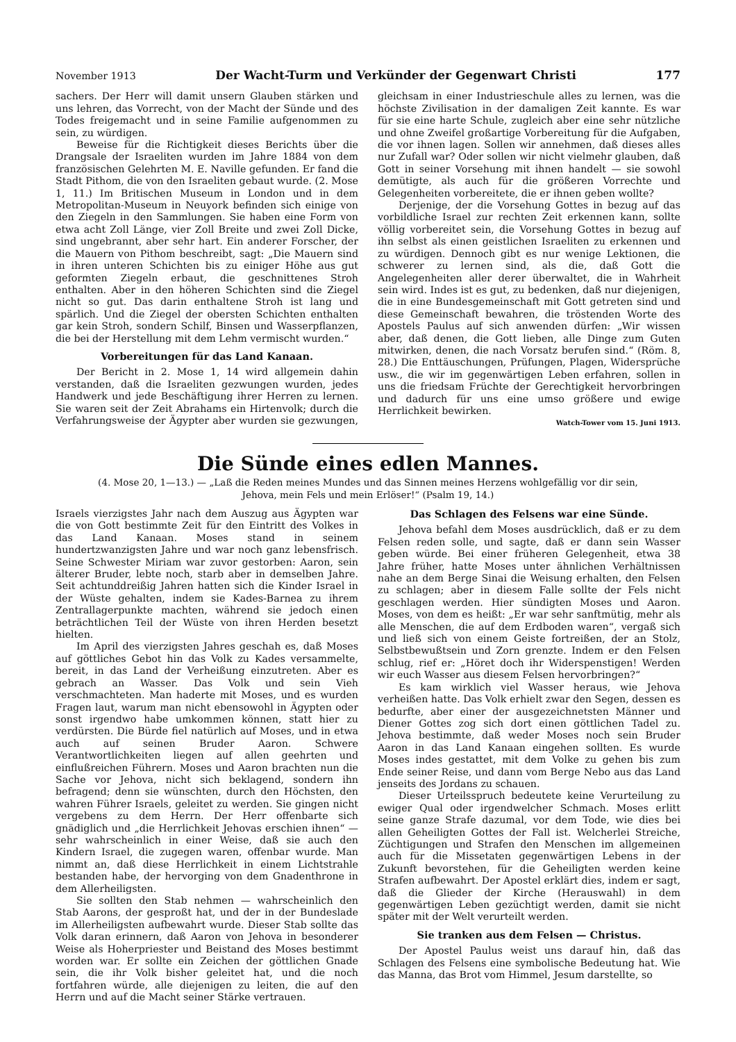November 1913 Der Wacht-Turm und Verkünder der Gegenwart Christi 177
sachers. Der Herr will damit unsern Glauben stärken und uns lehren, das Vorrecht, von der Macht der Sünde und des Todes freigemacht und in seine Familie aufgenommen zu sein, zu würdigen.
Beweise für die Richtigkeit dieses Berichts über die Drangsale der Israeliten wurden im Jahre 1884 von dem französischen Gelehrten M. E. Naville gefunden. Er fand die Stadt Pithom, die von den Israeliten gebaut wurde. (2. Mose 1, 11.) Im Britischen Museum in London und in dem Metropolitan-Museum in Neuyork befinden sich einige von den Ziegeln in den Sammlungen. Sie haben eine Form von etwa acht Zoll Länge, vier Zoll Breite und zwei Zoll Dicke, sind ungebrannt, aber sehr hart. Ein anderer Forscher, der die Mauern von Pithom beschreibt, sagt: „Die Mauern sind in ihren unteren Schichten bis zu einiger Höhe aus gut geformten Ziegeln erbaut, die geschnittenes Stroh enthalten. Aber in den höheren Schichten sind die Ziegel nicht so gut. Das darin enthaltene Stroh ist lang und spärlich. Und die Ziegel der obersten Schichten enthalten gar kein Stroh, sondern Schilf, Binsen und Wasserpflanzen, die bei der Herstellung mit dem Lehm vermischt wurden.“
Vorbereitungen für das Land Kanaan.
Der Bericht in 2. Mose 1, 14 wird allgemein dahin verstanden, daß die Israeliten gezwungen wurden, jedes Handwerk und jede Beschäftigung ihrer Herren zu lernen. Sie waren seit der Zeit Abrahams ein Hirtenvolk; durch die Verfahrungsweise der Ägypter aber wurden sie gezwungen, gleichsam in einer Industrieschule alles zu lernen, was die höchste Zivilisation in der damaligen Zeit kannte. Es war für sie eine harte Schule, zugleich aber eine sehr nützliche und ohne Zweifel großartige Vorbereitung für die Aufgaben, die vor ihnen lagen. Sollen wir annehmen, daß dieses alles nur Zufall war? Oder sollen wir nicht vielmehr glauben, daß Gott in seiner Vorsehung mit ihnen handelt — sie sowohl demütigte, als auch für die größeren Vorrechte und Gelegenheiten vorbereitete, die er ihnen geben wollte?
Derjenige, der die Vorsehung Gottes in bezug auf das vorbildliche Israel zur rechten Zeit erkennen kann, sollte völlig vorbereitet sein, die Vorsehung Gottes in bezug auf ihn selbst als einen geistlichen Israeliten zu erkennen und zu würdigen. Dennoch gibt es nur wenige Lektionen, die schwerer zu lernen sind, als die, daß Gott die Angelegenheiten aller derer überwaltet, die in Wahrheit sein wird. Indes ist es gut, zu bedenken, daß nur diejenigen, die in eine Bundesgemeinschaft mit Gott getreten sind und diese Gemeinschaft bewahren, die tröstenden Worte des Apostels Paulus auf sich anwenden dürfen: „Wir wissen aber, daß denen, die Gott lieben, alle Dinge zum Guten mitwirken, denen, die nach Vorsatz berufen sind.“ (Röm. 8, 28.) Die Enttäuschungen, Prüfungen, Plagen, Widersprüche usw., die wir im gegenwärtigen Leben erfahren, sollen in uns die friedsam Früchte der Gerechtigkeit hervorbringen und dadurch für uns eine umso größere und ewige Herrlichkeit bewirken.
Watch-Tower vom 15. Juni 1913.
Die Sünde eines edlen Mannes.
(4. Mose 20, 1—13.) — „Laß die Reden meines Mundes und das Sinnen meines Herzens wohlgefällig vor dir sein,
Jehova, mein Fels und mein Erlöser!“ (Psalm 19, 14.)
Israels vierzigstes Jahr nach dem Auszug aus Ägypten war die von Gott bestimmte Zeit für den Eintritt des Volkes in das Land Kanaan. Moses stand in seinem hundertzwanzigsten Jahre und war noch ganz lebensfrisch. Seine Schwester Miriam war zuvor gestorben: Aaron, sein älterer Bruder, lebte noch, starb aber in demselben Jahre. Seit achtunddreißig Jahren hatten sich die Kinder Israel in der Wüste gehalten, indem sie Kades-Barnea zu ihrem Zentrallagerpunkte machten, während sie jedoch einen beträchtlichen Teil der Wüste von ihren Herden besetzt hielten.
Im April des vierzigsten Jahres geschah es, daß Moses auf göttliches Gebot hin das Volk zu Kades versammelte, bereit, in das Land der Verheißung einzutreten. Aber es gebrach an Wasser. Das Volk und sein Vieh verschmachteten. Man haderte mit Moses, und es wurden Fragen laut, warum man nicht ebensowohl in Ägypten oder sonst irgendwo habe umkommen können, statt hier zu verdürsten. Die Bürde fiel natürlich auf Moses, und in etwa auch auf seinen Bruder Aaron. Schwere Verantwortlichkeiten liegen auf allen geehrten und einflußreichen Führern. Moses und Aaron brachten nun die Sache vor Jehova, nicht sich beklagend, sondern ihn befragend; denn sie wünschten, durch den Höchsten, den wahren Führer Israels, geleitet zu werden. Sie gingen nicht vergebens zu dem Herrn. Der Herr offenbarte sich gnädiglich und „die Herrlichkeit Jehovas erschien ihnen“ — sehr wahrscheinlich in einer Weise, daß sie auch den Kindern Israel, die zugegen waren, offenbar wurde. Man nimmt an, daß diese Herrlichkeit in einem Lichtstrahle bestanden habe, der hervorging von dem Gnadenthrone in dem Allerheiligsten.
Sie sollten den Stab nehmen — wahrscheinlich den Stab Aarons, der gesproßt hat, und der in der Bundeslade im Allerheiligsten aufbewahrt wurde. Dieser Stab sollte das Volk daran erinnern, daß Aaron von Jehova in besonderer Weise als Hoherpriester und Beistand des Moses bestimmt worden war. Er sollte ein Zeichen der göttlichen Gnade sein, die ihr Volk bisher geleitet hat, und die noch fortfahren würde, alle diejenigen zu leiten, die auf den Herrn und auf die Macht seiner Stärke vertrauen.
Das Schlagen des Felsens war eine Sünde.
Jehova befahl dem Moses ausdrücklich, daß er zu dem Felsen reden solle, und sagte, daß er dann sein Wasser geben würde. Bei einer früheren Gelegenheit, etwa 38 Jahre früher, hatte Moses unter ähnlichen Verhältnissen nahe an dem Berge Sinai die Weisung erhalten, den Felsen zu schlagen; aber in diesem Falle sollte der Fels nicht geschlagen werden. Hier sündigten Moses und Aaron. Moses, von dem es heißt: „Er war sehr sanftmütig, mehr als alle Menschen, die auf dem Erdboden waren“, vergaß sich und ließ sich von einem Geiste fortreißen, der an Stolz, Selbstbewußtsein und Zorn grenzte. Indem er den Felsen schlug, rief er: „Höret doch ihr Widerspenstigen! Werden wir euch Wasser aus diesem Felsen hervorbringen?“
Es kam wirklich viel Wasser heraus, wie Jehova verheißen hatte. Das Volk erhielt zwar den Segen, dessen es bedurfte, aber einer der ausgezeichnetsten Männer und Diener Gottes zog sich dort einen göttlichen Tadel zu. Jehova bestimmte, daß weder Moses noch sein Bruder Aaron in das Land Kanaan eingehen sollten. Es wurde Moses indes gestattet, mit dem Volke zu gehen bis zum Ende seiner Reise, und dann vom Berge Nebo aus das Land jenseits des Jordans zu schauen.
Dieser Urteilsspruch bedeutete keine Verurteilung zu ewiger Qual oder irgendwelcher Schmach. Moses erlitt seine ganze Strafe dazumal, vor dem Tode, wie dies bei allen Geheiligten Gottes der Fall ist. Welcherlei Streiche, Züchtigungen und Strafen den Menschen im allgemeinen auch für die Missetaten gegenwärtigen Lebens in der Zukunft bevorstehen, für die Geheiligten werden keine Strafen aufbewahrt. Der Apostel erklärt dies, indem er sagt, daß die Glieder der Kirche (Herauswahl) in dem gegenwärtigen Leben gezüchtigt werden, damit sie nicht später mit der Welt verurteilt werden.
Sie tranken aus dem Felsen — Christus.
Der Apostel Paulus weist uns darauf hin, daß das Schlagen des Felsens eine symbolische Bedeutung hat. Wie das Manna, das Brot vom Himmel, Jesum darstellte, so